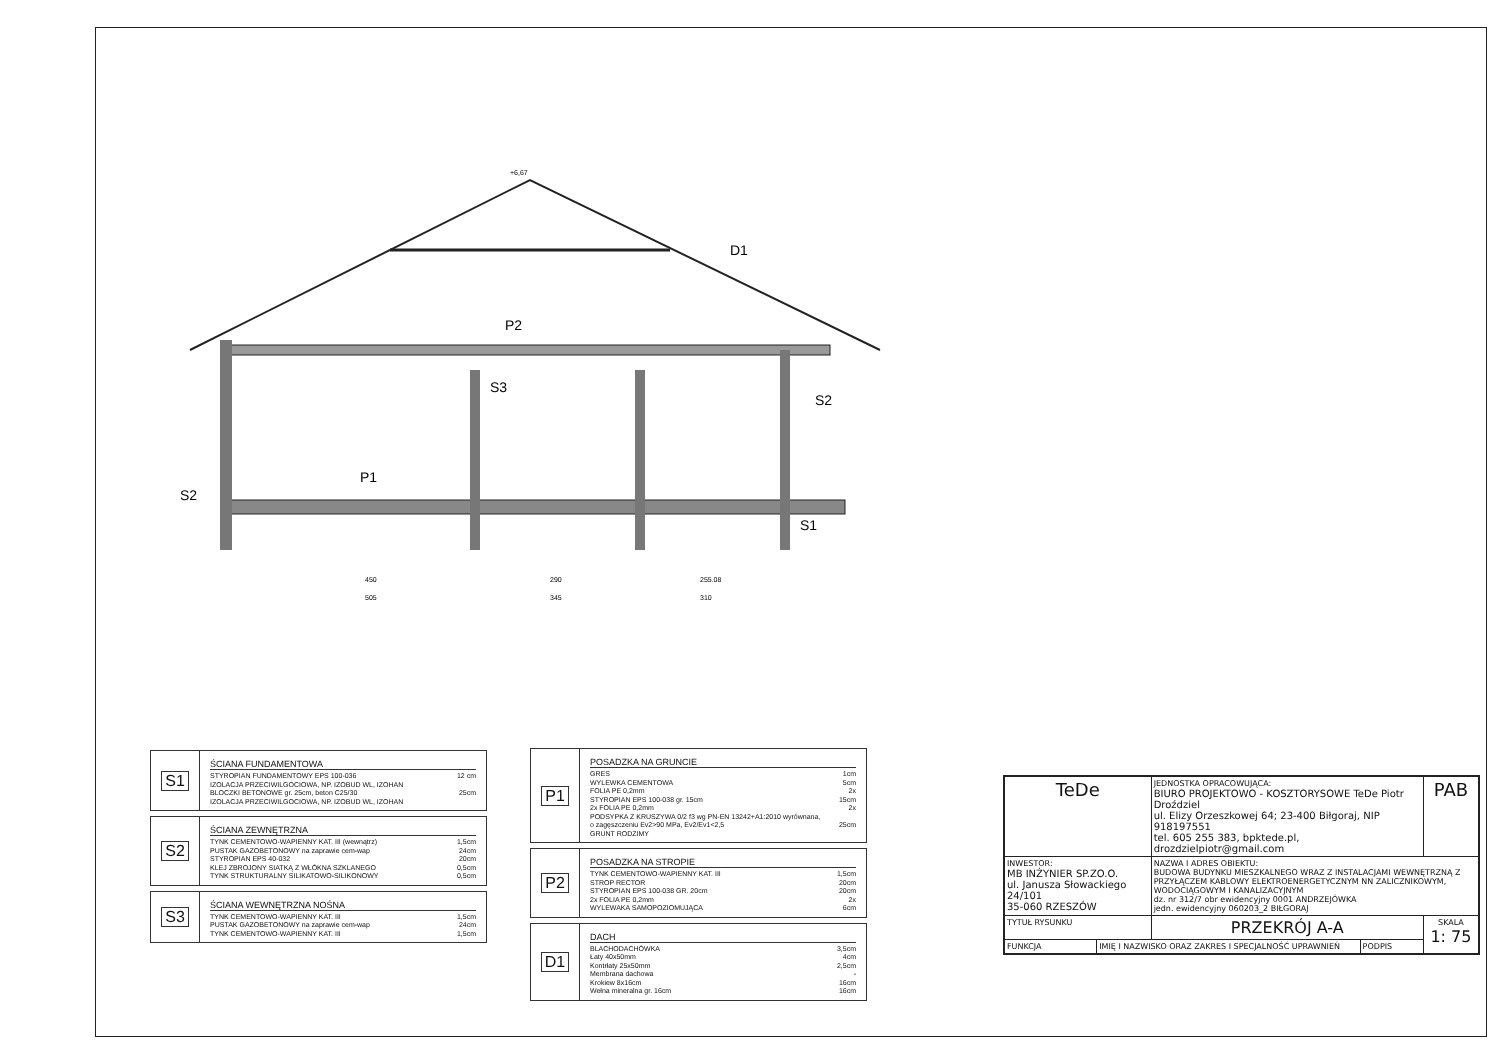+6,67
D1
P2
S3
P1
S2
S2
S1
450
290
255.08
505
345
310
S1
ŚCIANA FUNDAMENTOWA
STYROPIAN FUNDAMENTOWY EPS 100-036 12 cm
IZOLACJA PRZECIWILGOCIOWA, NP. IZOBUD WL, IZOHAN
BLOCZKI BETONOWE gr. 25cm, beton C25/30 25cm
IZOLACJA PRZECIWILGOCIOWA, NP. IZOBUD WL, IZOHAN
S2
ŚCIANA ZEWNĘTRZNA
TYNK CEMENTOWO-WAPIENNY KAT. III (wewnątrz) 1,5cm
PUSTAK GAZOBETONOWY na zaprawie cem-wap 24cm
STYROPIAN EPS 40-032 20cm
KLEJ ZBROJONY SIATKĄ Z WŁÓKNA SZKLANEGO 0,5cm
TYNK STRUKTURALNY SILIKATOWO-SILIKONOWY 0,5cm
S3
ŚCIANA WEWNĘTRZNA NOŚNA
TYNK CEMENTOWO-WAPIENNY KAT. III 1,5cm
PUSTAK GAZOBETONOWY na zaprawie cem-wap 24cm
TYNK CEMENTOWO-WAPIENNY KAT. III 1,5cm
P1
POSADZKA NA GRUNCIE
GRES 1cm
WYLEWKA CEMENTOWA 5cm
FOLIA PE 0,2mm 2x
STYROPIAN EPS 100-038 gr. 15cm 15cm
2x FOLIA PE 0,2mm 2x
PODSYPKA Z KRUSZYWA 0/2 f3 wg PN-EN 13242+A1:2010 wyrównana,
o zagęszczeniu Ev2>90 MPa, Ev2/Ev1<2,5 25cm
GRUNT RODZIMY
P2
POSADZKA NA STROPIE
TYNK CEMENTOWO-WAPIENNY KAT. III 1,5cm
STROP RECTOR 20cm
STYROPIAN EPS 100-038 GR. 20cm 20cm
2x FOLIA PE 0,2mm 2x
WYLEWAKA SAMOPOZIOMUJĄCA 6cm
D1
DACH
BLACHODACHÓWKA 3,5cm
Łaty 40x50mm 4cm
Kontrłaty 25x50mm 2,5cm
Membrana dachowa -
Krokiew 8x16cm 16cm
Wełna mineralna gr. 16cm 16cm
| TeDe | | JEDNOSTKA OPRACOWUJĄCA: BIURO PROJEKTOWO - KOSZTORYSOWE TeDe Piotr Droździel ul. Elizy Orzeszkowej 64; 23-400 Biłgoraj, NIP 918197551 tel. 605 255 383, bpktede.pl, drozdzielpiotr@gmail.com | | PAB |
| INWESTOR: MB INŻYNIER SP.ZO.O. ul. Janusza Słowackiego 24/101 35-060 RZESZÓW | | NAZWA I ADRES OBIEKTU: BUDOWA BUDYNKU MIESZKALNEGO WRAZ Z INSTALACJAMI WEWNĘTRZNĄ Z PRZYŁĄCZEM KABLOWY ELEKTROENERGETYCZNYM NN ZALICZNIKOWYM, WODOCIĄGOWYM I KANALIZACYJNYM dz. nr 312/7 obr ewidencyjny 0001 ANDRZEJÓWKA jedn. ewidencyjny 060203_2 BIŁGORAJ | | |
| TYTUŁ RYSUNKU | | PRZEKRÓJ A-A | | SKALA 1: 75 |
| FUNKCJA | IMIĘ I NAZWISKO ORAZ ZAKRES I SPECJALNOŚĆ UPRAWNIEŃ | | PODPIS | |